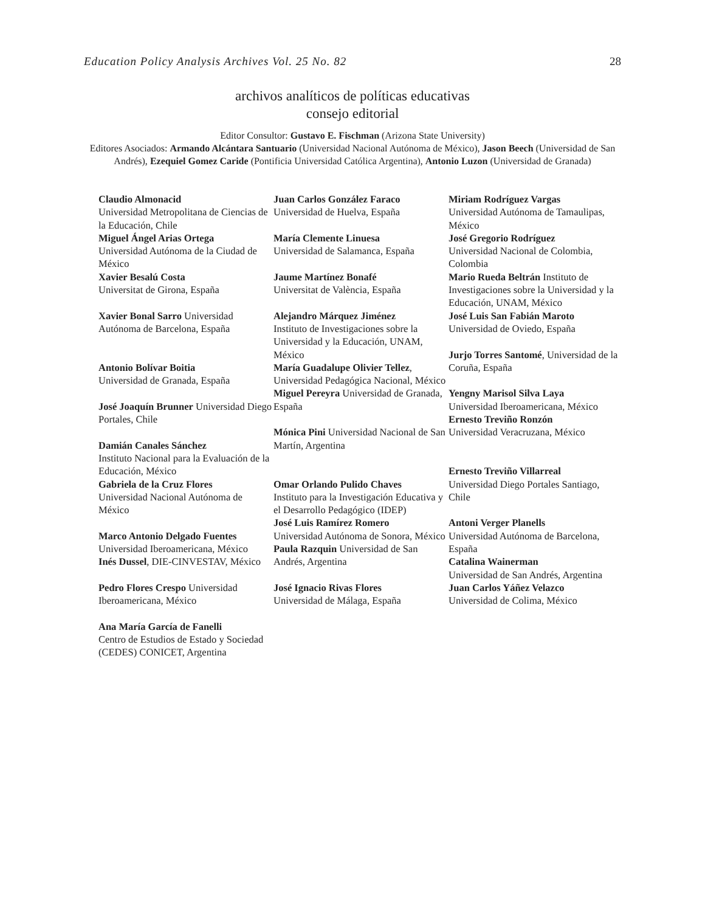Education Policy Analysis Archives Vol. 25 No. 82 28
archivos analíticos de políticas educativas
consejo editorial
Editor Consultor: Gustavo E. Fischman (Arizona State University)
Editores Asociados: Armando Alcántara Santuario (Universidad Nacional Autónoma de México), Jason Beech (Universidad de San Andrés), Ezequiel Gomez Caride (Pontificia Universidad Católica Argentina), Antonio Luzon (Universidad de Granada)
| Claudio Almonacid Universidad Metropolitana de Ciencias de la Educación, Chile Miguel Ángel Arias Ortega Universidad Autónoma de la Ciudad de México Xavier Besalú Costa Universitat de Girona, España Xavier Bonal Sarro Universidad Autónoma de Barcelona, España Antonio Bolívar Boitia Universidad de Granada, España José Joaquín Brunner Universidad Diego Portales, Chile Damián Canales Sánchez Instituto Nacional para la Evaluación de la Educación, México Gabriela de la Cruz Flores Universidad Nacional Autónoma de México Marco Antonio Delgado Fuentes Universidad Iberoamericana, México Inés Dussel , DIE-CINVESTAV, México Pedro Flores Crespo Universidad Iberoamericana, México Ana María García de Fanelli Centro de Estudios de Estado y Sociedad (CEDES) CONICET, Argentina | Juan Carlos González Faraco Universidad de Huelva, España María Clemente Linuesa Universidad de Salamanca, España Jaume Martínez Bonafé Universitat de València, España Alejandro Márquez Jiménez Instituto de Investigaciones sobre la Universidad y la Educación, UNAM, México María Guadalupe Olivier Tellez , Universidad Pedagógica Nacional, México Miguel Pereyra Universidad de Granada, España Mónica Pini Universidad Nacional de San Martín, Argentina Omar Orlando Pulido Chaves Instituto para la Investigación Educativa y el Desarrollo Pedagógico (IDEP) José Luis Ramírez Romero Universidad Autónoma de Sonora, México Paula Razquin Universidad de San Andrés, Argentina José Ignacio Rivas Flores Universidad de Málaga, España | Miriam Rodríguez Vargas Universidad Autónoma de Tamaulipas, México José Gregorio Rodríguez Universidad Nacional de Colombia, Colombia Mario Rueda Beltrán Instituto de Investigaciones sobre la Universidad y la Educación, UNAM, México José Luis San Fabián Maroto Universidad de Oviedo, España Jurjo Torres Santomé , Universidad de la Coruña, España Yengny Marisol Silva Laya Universidad Iberoamericana, México Ernesto Treviño Ronzón Universidad Veracruzana, México Ernesto Treviño Villarreal Universidad Diego Portales Santiago, Chile Antoni Verger Planells Universidad Autónoma de Barcelona, España Catalina Wainerman Universidad de San Andrés, Argentina Juan Carlos Yáñez Velazco Universidad de Colima, México |